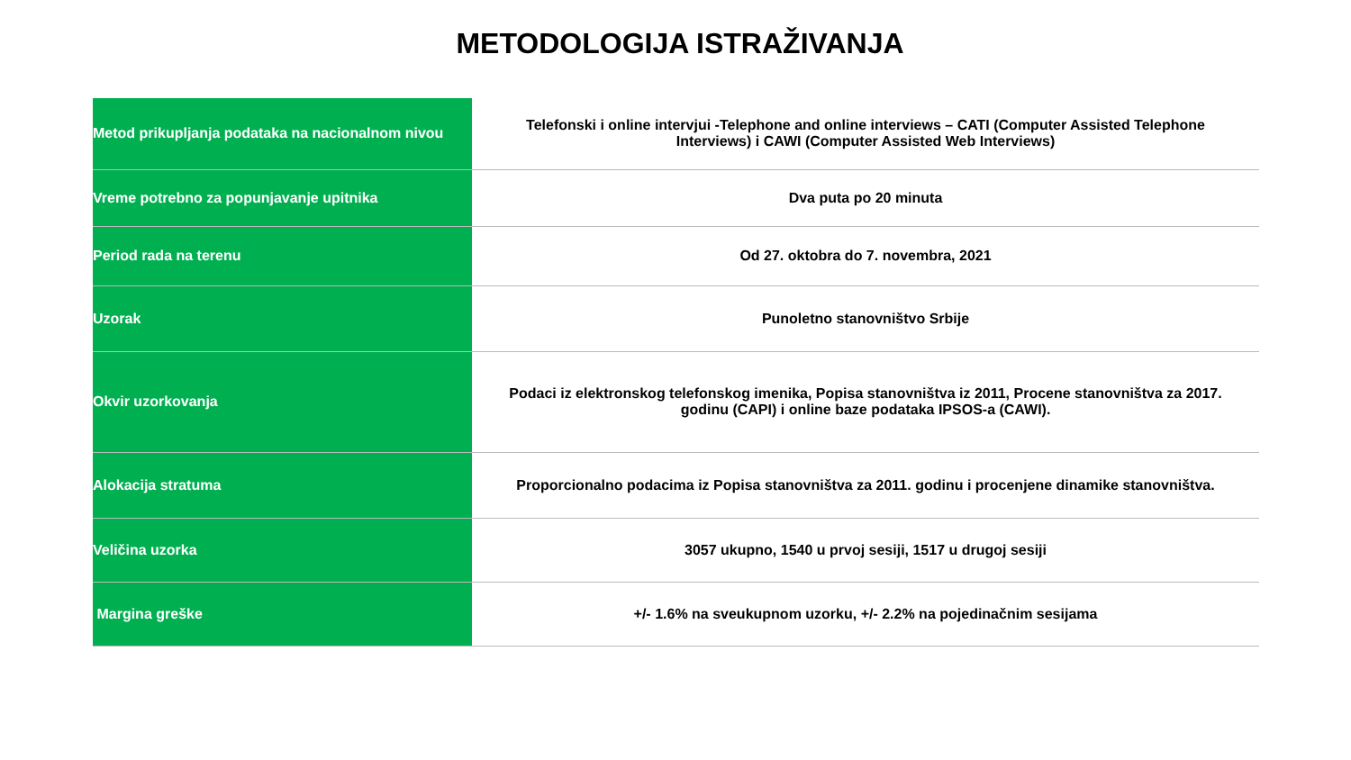METODOLOGIJA ISTRAŽIVANJA
| Metod prikupljanja podataka na nacionalnom nivou | Telefonski i online intervjui -Telephone and online interviews – CATI (Computer Assisted Telephone Interviews) i CAWI (Computer Assisted Web Interviews) |
| Vreme potrebno za popunjavanje upitnika | Dva puta po 20 minuta |
| Period rada na terenu | Od 27. oktobra do 7. novembra, 2021 |
| Uzorak | Punoletno stanovništvo Srbije |
| Okvir uzorkovanja | Podaci iz elektronskog telefonskog imenika, Popisa stanovništva iz 2011, Procene stanovništva za 2017. godinu (CAPI) i online baze podataka IPSOS-a (CAWI). |
| Alokacija stratuma | Proporcionalno podacima iz Popisa stanovništva za 2011. godinu i procenjene dinamike stanovništva. |
| Veličina uzorka | 3057 ukupno, 1540 u prvoj sesiji, 1517 u drugoj sesiji |
| Margina greške | +/- 1.6% na sveukupnom uzorku, +/- 2.2% na pojedinačnim sesijama |